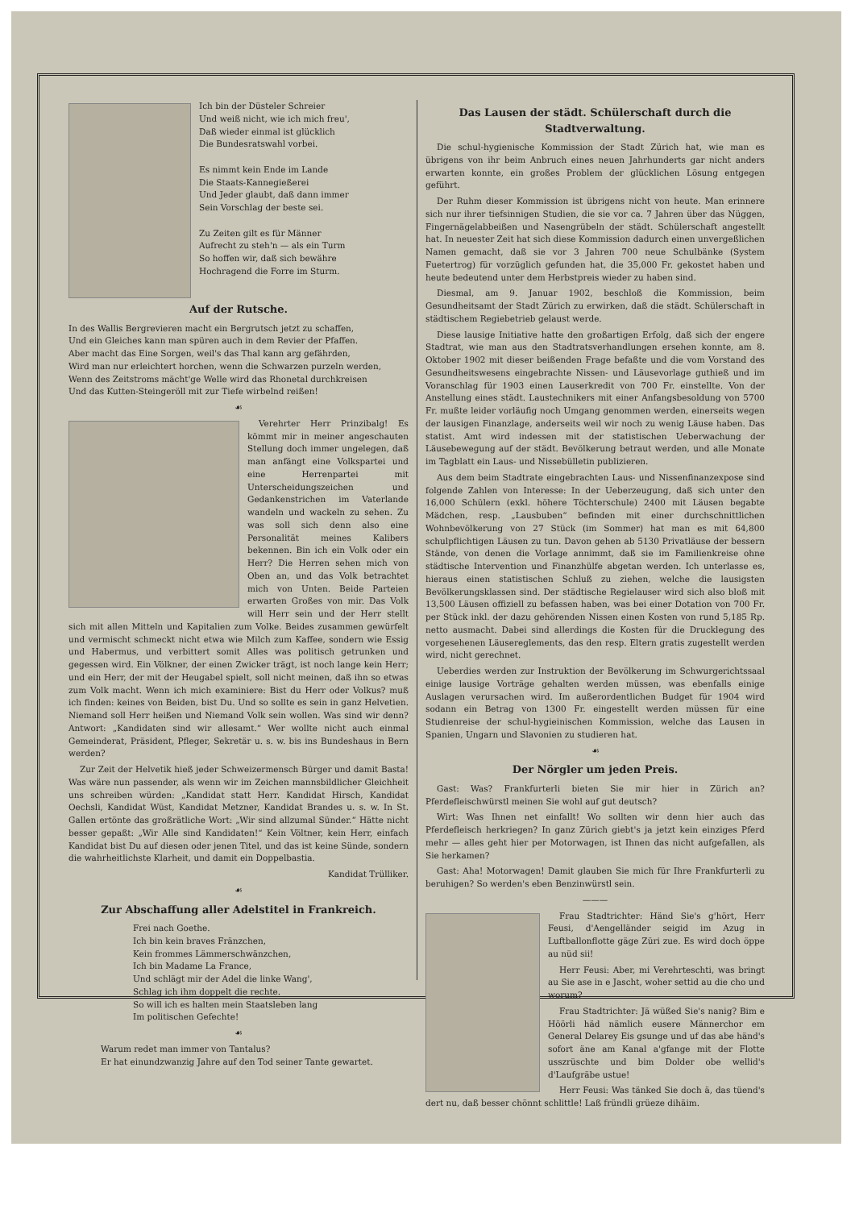Ich bin der Düsteler Schreier
Und weiß nicht, wie ich mich freu',
Daß wieder einmal ist glücklich
Die Bundesratswahl vorbei.
Es nimmt kein Ende im Lande
Die Staats-Kannegießerei
Und Jeder glaubt, daß dann immer
Sein Vorschlag der beste sei.
Zu Zeiten gilt es für Männer
Aufrecht zu steh'n — als ein Turm
So hoffen wir, daß sich bewähre
Hochragend die Forre im Sturm.
Auf der Rutsche.
In des Wallis Bergrevieren macht ein Bergrutsch jetzt zu schaffen,
Und ein Gleiches kann man spüren auch in dem Revier der Pfaffen.
Aber macht das Eine Sorgen, weil's das Thal kann arg gefährden,
Wird man nur erleichtert horchen, wenn die Schwarzen purzeln werden,
Wenn des Zeitstroms mächt'ge Welle wird das Rhonetal durchkreisen
Und das Kutten-Steingeröll mit zur Tiefe wirbelnd reißen!
☙
Verehrter Herr Prinzibalg! Es kömmt mir in meiner angeschauten Stellung doch immer ungelegen, daß man anfängt eine Volkspartei und eine Herrenpartei mit Unterscheidungszeichen und Gedankenstrichen im Vaterlande wandeln und wackeln zu sehen. Zu was soll sich denn also eine Personalität meines Kalibers bekennen. Bin ich ein Volk oder ein Herr? Die Herren sehen mich von Oben an, und das Volk betrachtet mich von Unten. Beide Parteien erwarten Großes von mir. Das Volk will Herr sein und der Herr stellt sich mit allen Mitteln und Kapitalien zum Volke. Beides zusammen gewürfelt und vermischt schmeckt nicht etwa wie Milch zum Kaffee, sondern wie Essig und Habermus, und verbittert somit Alles was politisch getrunken und gegessen wird. Ein Völkner, der einen Zwicker trägt, ist noch lange kein Herr; und ein Herr, der mit der Heugabel spielt, soll nicht meinen, daß ihn so etwas zum Volk macht. Wenn ich mich examiniere: Bist du Herr oder Volkus? muß ich finden: keines von Beiden, bist Du. Und so sollte es sein in ganz Helvetien. Niemand soll Herr heißen und Niemand Volk sein wollen. Was sind wir denn? Antwort: „Kandidaten sind wir allesamt.“ Wer wollte nicht auch einmal Gemeinderat, Präsident, Pfleger, Sekretär u. s. w. bis ins Bundeshaus in Bern werden?
Zur Zeit der Helvetik hieß jeder Schweizermensch Bürger und damit Basta! Was wäre nun passender, als wenn wir im Zeichen mannsbildlicher Gleichheit uns schreiben würden: „Kandidat statt Herr. Kandidat Hirsch, Kandidat Oechsli, Kandidat Wüst, Kandidat Metzner, Kandidat Brandes u. s. w. In St. Gallen ertönte das großrätliche Wort: „Wir sind allzumal Sünder.“ Hätte nicht besser gepaßt: „Wir Alle sind Kandidaten!“ Kein Völtner, kein Herr, einfach Kandidat bist Du auf diesen oder jenen Titel, und das ist keine Sünde, sondern die wahrheitlichste Klarheit, und damit ein Doppelbastia.
Kandidat Trülliker.
☙
Zur Abschaffung aller Adelstitel in Frankreich.
Frei nach Goethe.
Ich bin kein braves Fränzchen,
Kein frommes Lämmerschwänzchen,
Ich bin Madame La France,
Und schlägt mir der Adel die linke Wang',
Schlag ich ihm doppelt die rechte.
So will ich es halten mein Staatsleben lang
Im politischen Gefechte!
☙
Warum redet man immer von Tantalus?
Er hat einundzwanzig Jahre auf den Tod seiner Tante gewartet.
Das Lausen der städt. Schülerschaft durch die Stadtverwaltung.
Die schul-hygienische Kommission der Stadt Zürich hat, wie man es übrigens von ihr beim Anbruch eines neuen Jahrhunderts gar nicht anders erwarten konnte, ein großes Problem der glücklichen Lösung entgegen geführt.
Der Ruhm dieser Kommission ist übrigens nicht von heute. Man erinnere sich nur ihrer tiefsinnigen Studien, die sie vor ca. 7 Jahren über das Nüggen, Fingernägelabbeißen und Nasengrübeln der städt. Schülerschaft angestellt hat. In neuester Zeit hat sich diese Kommission dadurch einen unvergeßlichen Namen gemacht, daß sie vor 3 Jahren 700 neue Schulbänke (System Fuetertrog) für vorzüglich gefunden hat, die 35,000 Fr. gekostet haben und heute bedeutend unter dem Herbstpreis wieder zu haben sind.
Diesmal, am 9. Januar 1902, beschloß die Kommission, beim Gesundheitsamt der Stadt Zürich zu erwirken, daß die städt. Schülerschaft in städtischem Regiebetrieb gelaust werde.
Diese lausige Initiative hatte den großartigen Erfolg, daß sich der engere Stadtrat, wie man aus den Stadtratsverhandlungen ersehen konnte, am 8. Oktober 1902 mit dieser beißenden Frage befaßte und die vom Vorstand des Gesundheitswesens eingebrachte Nissen- und Läusevorlage guthieß und im Voranschlag für 1903 einen Lauserkredit von 700 Fr. einstellte. Von der Anstellung eines städt. Laustechnikers mit einer Anfangsbesoldung von 5700 Fr. mußte leider vorläufig noch Umgang genommen werden, einerseits wegen der lausigen Finanzlage, anderseits weil wir noch zu wenig Läuse haben. Das statist. Amt wird indessen mit der statistischen Ueberwachung der Läusebewegung auf der städt. Bevölkerung betraut werden, und alle Monate im Tagblatt ein Laus- und Nissebülletin publizieren.
Aus dem beim Stadtrate eingebrachten Laus- und Nissenfinanzexpose sind folgende Zahlen von Interesse: In der Ueberzeugung, daß sich unter den 16,000 Schülern (exkl. höhere Töchterschule) 2400 mit Läusen begabte Mädchen, resp. „Lausbuben“ befinden mit einer durchschnittlichen Wohnbevölkerung von 27 Stück (im Sommer) hat man es mit 64,800 schulpflichtigen Läusen zu tun. Davon gehen ab 5130 Privatläuse der bessern Stände, von denen die Vorlage annimmt, daß sie im Familienkreise ohne städtische Intervention und Finanzhülfe abgetan werden. Ich unterlasse es, hieraus einen statistischen Schluß zu ziehen, welche die lausigsten Bevölkerungsklassen sind. Der städtische Regielauser wird sich also bloß mit 13,500 Läusen offiziell zu befassen haben, was bei einer Dotation von 700 Fr. per Stück inkl. der dazu gehörenden Nissen einen Kosten von rund 5,185 Rp. netto ausmacht. Dabei sind allerdings die Kosten für die Drucklegung des vorgesehenen Läusereglements, das den resp. Eltern gratis zugestellt werden wird, nicht gerechnet.
Ueberdies werden zur Instruktion der Bevölkerung im Schwurgerichtssaal einige lausige Vorträge gehalten werden müssen, was ebenfalls einige Auslagen verursachen wird. Im außerordentlichen Budget für 1904 wird sodann ein Betrag von 1300 Fr. eingestellt werden müssen für eine Studienreise der schul-hygieinischen Kommission, welche das Lausen in Spanien, Ungarn und Slavonien zu studieren hat.
☙
Der Nörgler um jeden Preis.
Gast: Was? Frankfurterli bieten Sie mir hier in Zürich an? Pferdefleischwürstl meinen Sie wohl auf gut deutsch?
Wirt: Was Ihnen net einfallt! Wo sollten wir denn hier auch das Pferdefleisch herkriegen? In ganz Zürich giebt's ja jetzt kein einziges Pferd mehr — alles geht hier per Motorwagen, ist Ihnen das nicht aufgefallen, als Sie herkamen?
Gast: Aha! Motorwagen! Damit glauben Sie mich für Ihre Frankfurterli zu beruhigen? So werden's eben Benzinwürstl sein.
———
Frau Stadtrichter: Händ Sie's g'hört, Herr Feusi, d'Aengelländer seigid im Azug in Luftballonflotte gäge Züri zue. Es wird doch öppe au nüd sii!
Herr Feusi: Aber, mi Verehrteschti, was bringt au Sie ase in e Jascht, woher settid au die cho und worum?
Frau Stadtrichter: Jä wüßed Sie's nanig? Bim e Höörli häd nämlich eusere Männerchor em General Delarey Eis gsunge und uf das abe händ's sofort äne am Kanal a'gfange mit der Flotte usszrüschte und bim Dolder obe wellid's d'Laufgräbe ustue!
Herr Feusi: Was tänked Sie doch ä, das tüend's dert nu, daß besser chönnt schlittle! Laß fründli grüeze dihäim.